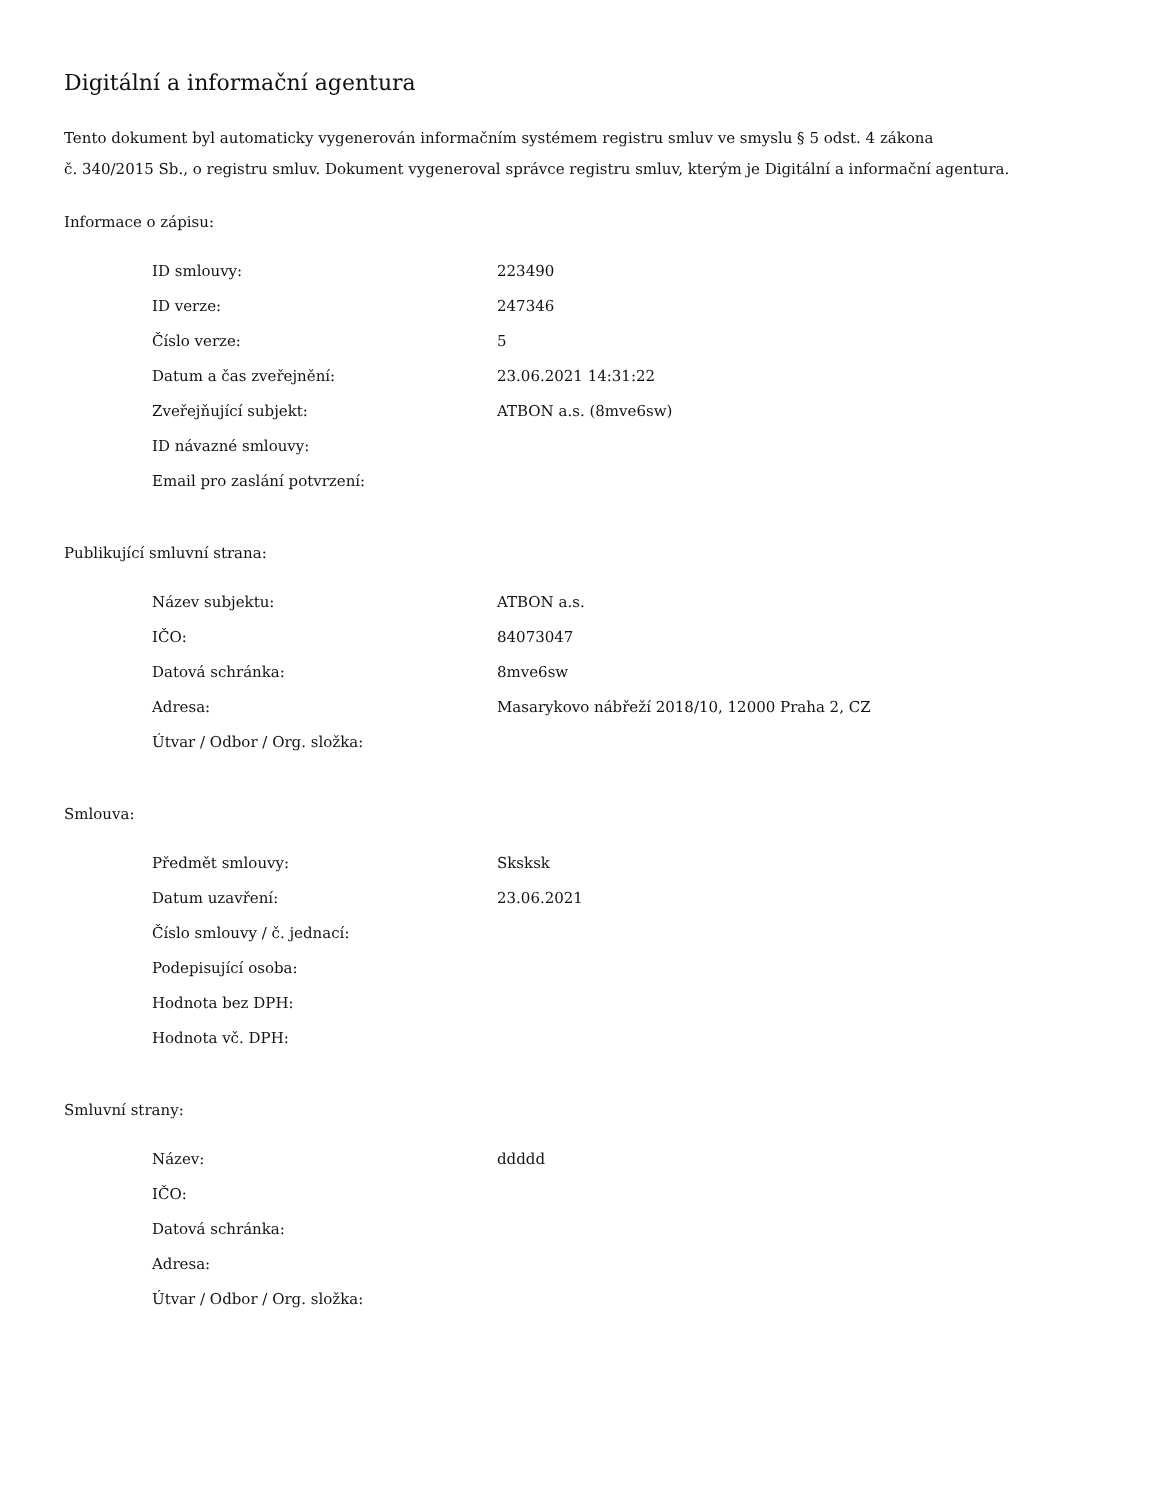Digitální a informační agentura
Tento dokument byl automaticky vygenerován informačním systémem registru smluv ve smyslu § 5 odst. 4 zákona
č. 340/2015 Sb., o registru smluv. Dokument vygeneroval správce registru smluv, kterým je Digitální a informační agentura.
Informace o zápisu:
| ID smlouvy: | 223490 |
| ID verze: | 247346 |
| Číslo verze: | 5 |
| Datum a čas zveřejnění: | 23.06.2021 14:31:22 |
| Zveřejňující subjekt: | ATBON a.s. (8mve6sw) |
| ID návazné smlouvy: | |
| Email pro zaslání potvrzení: | |
Publikující smluvní strana:
| Název subjektu: | ATBON a.s. |
| IČO: | 84073047 |
| Datová schránka: | 8mve6sw |
| Adresa: | Masarykovo nábřeží 2018/10, 12000 Praha 2, CZ |
| Útvar / Odbor / Org. složka: | |
Smlouva:
| Předmět smlouvy: | Sksksk |
| Datum uzavření: | 23.06.2021 |
| Číslo smlouvy / č. jednací: | |
| Podepisující osoba: | |
| Hodnota bez DPH: | |
| Hodnota vč. DPH: | |
Smluvní strany:
| Název: | ddddd |
| IČO: | |
| Datová schránka: | |
| Adresa: | |
| Útvar / Odbor / Org. složka: | |